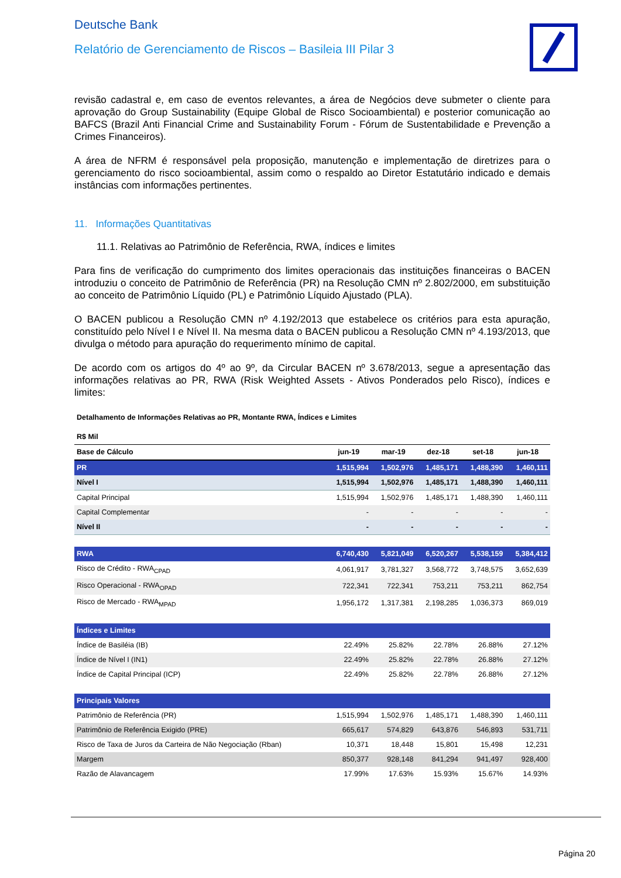Deutsche Bank
Relatório de Gerenciamento de Riscos – Basileia III Pilar 3
revisão cadastral e, em caso de eventos relevantes, a área de Negócios deve submeter o cliente para aprovação do Group Sustainability (Equipe Global de Risco Socioambiental) e posterior comunicação ao BAFCS (Brazil Anti Financial Crime and Sustainability Forum - Fórum de Sustentabilidade e Prevenção a Crimes Financeiros).
A área de NFRM é responsável pela proposição, manutenção e implementação de diretrizes para o gerenciamento do risco socioambiental, assim como o respaldo ao Diretor Estatutário indicado e demais instâncias com informações pertinentes.
11. Informações Quantitativas
11.1. Relativas ao Patrimônio de Referência, RWA, índices e limites
Para fins de verificação do cumprimento dos limites operacionais das instituições financeiras o BACEN introduziu o conceito de Patrimônio de Referência (PR) na Resolução CMN nº 2.802/2000, em substituição ao conceito de Patrimônio Líquido (PL) e Patrimônio Líquido Ajustado (PLA).
O BACEN publicou a Resolução CMN nº 4.192/2013 que estabelece os critérios para esta apuração, constituído pelo Nível I e Nível II. Na mesma data o BACEN publicou a Resolução CMN nº 4.193/2013, que divulga o método para apuração do requerimento mínimo de capital.
De acordo com os artigos do 4º ao 9º, da Circular BACEN nº 3.678/2013, segue a apresentação das informações relativas ao PR, RWA (Risk Weighted Assets - Ativos Ponderados pelo Risco), índices e limites:
| Detalhamento de Informações Relativas ao PR, Montante RWA, Índices e Limites | | | | | |
| R$ Mil | | | | | |
| Base de Cálculo | jun-19 | mar-19 | dez-18 | set-18 | jun-18 |
| PR | 1,515,994 | 1,502,976 | 1,485,171 | 1,488,390 | 1,460,111 |
| Nível I | 1,515,994 | 1,502,976 | 1,485,171 | 1,488,390 | 1,460,111 |
| Capital Principal | 1,515,994 | 1,502,976 | 1,485,171 | 1,488,390 | 1,460,111 |
| Capital Complementar | - | - | - | - | - |
| Nível II | - | - | - | - | - |
| RWA | 6,740,430 | 5,821,049 | 6,520,267 | 5,538,159 | 5,384,412 |
| Risco de Crédito - RWA<sub>CPAD</sub> | 4,061,917 | 3,781,327 | 3,568,772 | 3,748,575 | 3,652,639 |
| Risco Operacional - RWA<sub>OPAD</sub> | 722,341 | 722,341 | 753,211 | 753,211 | 862,754 |
| Risco de Mercado - RWA<sub>MPAD</sub> | 1,956,172 | 1,317,381 | 2,198,285 | 1,036,373 | 869,019 |
| Índices e Limites | | | | | |
| Índice de Basiléia (IB) | 22.49% | 25.82% | 22.78% | 26.88% | 27.12% |
| Índice de Nível I (IN1) | 22.49% | 25.82% | 22.78% | 26.88% | 27.12% |
| Índice de Capital Principal (ICP) | 22.49% | 25.82% | 22.78% | 26.88% | 27.12% |
| Principais Valores | | | | | |
| Patrimônio de Referência (PR) | 1,515,994 | 1,502,976 | 1,485,171 | 1,488,390 | 1,460,111 |
| Patrimônio de Referência Exigido (PRE) | 665,617 | 574,829 | 643,876 | 546,893 | 531,711 |
| Risco de Taxa de Juros da Carteira de Não Negociação (Rban) | 10,371 | 18,448 | 15,801 | 15,498 | 12,231 |
| Margem | 850,377 | 928,148 | 841,294 | 941,497 | 928,400 |
| Razão de Alavancagem | 17.99% | 17.63% | 15.93% | 15.67% | 14.93% |
Página 20